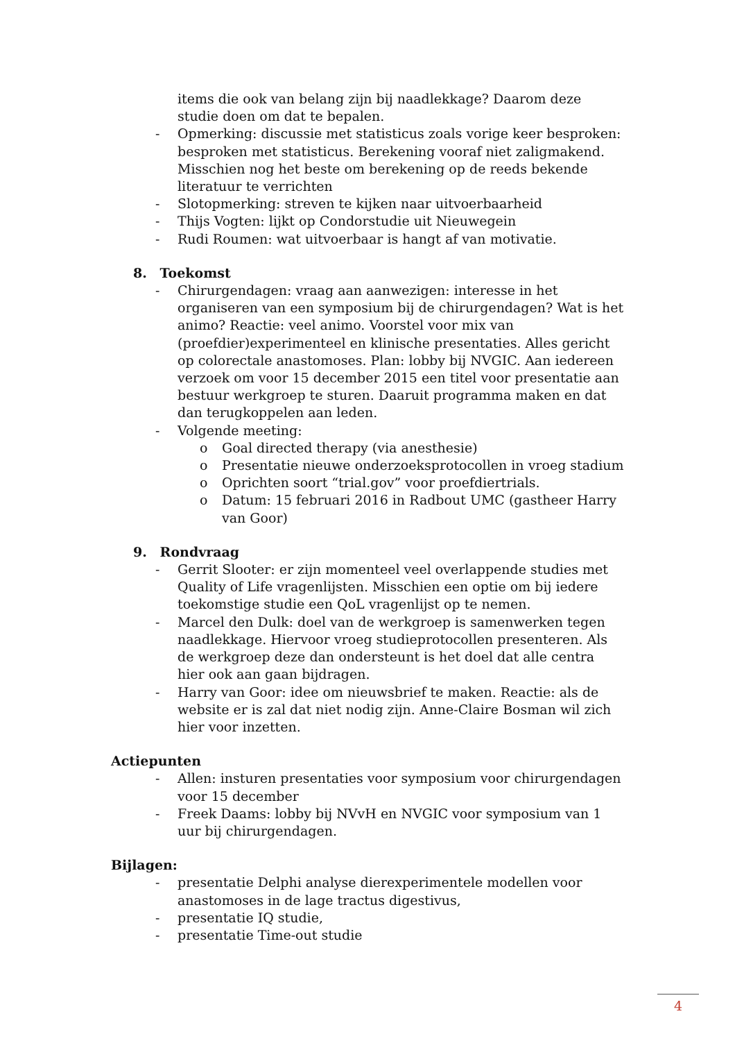items die ook van belang zijn bij naadlekkage? Daarom deze studie doen om dat te bepalen.
- Opmerking: discussie met statisticus zoals vorige keer besproken: besproken met statisticus. Berekening vooraf niet zaligmakend. Misschien nog het beste om berekening op de reeds bekende literatuur te verrichten
- Slotopmerking: streven te kijken naar uitvoerbaarheid
- Thijs Vogten: lijkt op Condorstudie uit Nieuwegein
- Rudi Roumen: wat uitvoerbaar is hangt af van motivatie.
8. Toekomst
- Chirurgendagen: vraag aan aanwezigen: interesse in het organiseren van een symposium bij de chirurgendagen? Wat is het animo? Reactie: veel animo. Voorstel voor mix van (proefdier)experimenteel en klinische presentaties. Alles gericht op colorectale anastomoses. Plan: lobby bij NVGIC. Aan iedereen verzoek om voor 15 december 2015 een titel voor presentatie aan bestuur werkgroep te sturen. Daaruit programma maken en dat dan terugkoppelen aan leden.
- Volgende meeting:
o Goal directed therapy (via anesthesie)
o Presentatie nieuwe onderzoeksprotocollen in vroeg stadium
o Oprichten soort “trial.gov” voor proefdiertrials.
o Datum: 15 februari 2016 in Radbout UMC (gastheer Harry van Goor)
9. Rondvraag
- Gerrit Slooter: er zijn momenteel veel overlappende studies met Quality of Life vragenlijsten. Misschien een optie om bij iedere toekomstige studie een QoL vragenlijst op te nemen.
- Marcel den Dulk: doel van de werkgroep is samenwerken tegen naadlekkage. Hiervoor vroeg studieprotocollen presenteren. Als de werkgroep deze dan ondersteunt is het doel dat alle centra hier ook aan gaan bijdragen.
- Harry van Goor: idee om nieuwsbrief te maken. Reactie: als de website er is zal dat niet nodig zijn. Anne-Claire Bosman wil zich hier voor inzetten.
Actiepunten
- Allen: insturen presentaties voor symposium voor chirurgendagen voor 15 december
- Freek Daams: lobby bij NVvH en NVGIC voor symposium van 1 uur bij chirurgendagen.
Bijlagen:
- presentatie Delphi analyse dierexperimentele modellen voor anastomoses in de lage tractus digestivus,
- presentatie IQ studie,
- presentatie Time-out studie
4